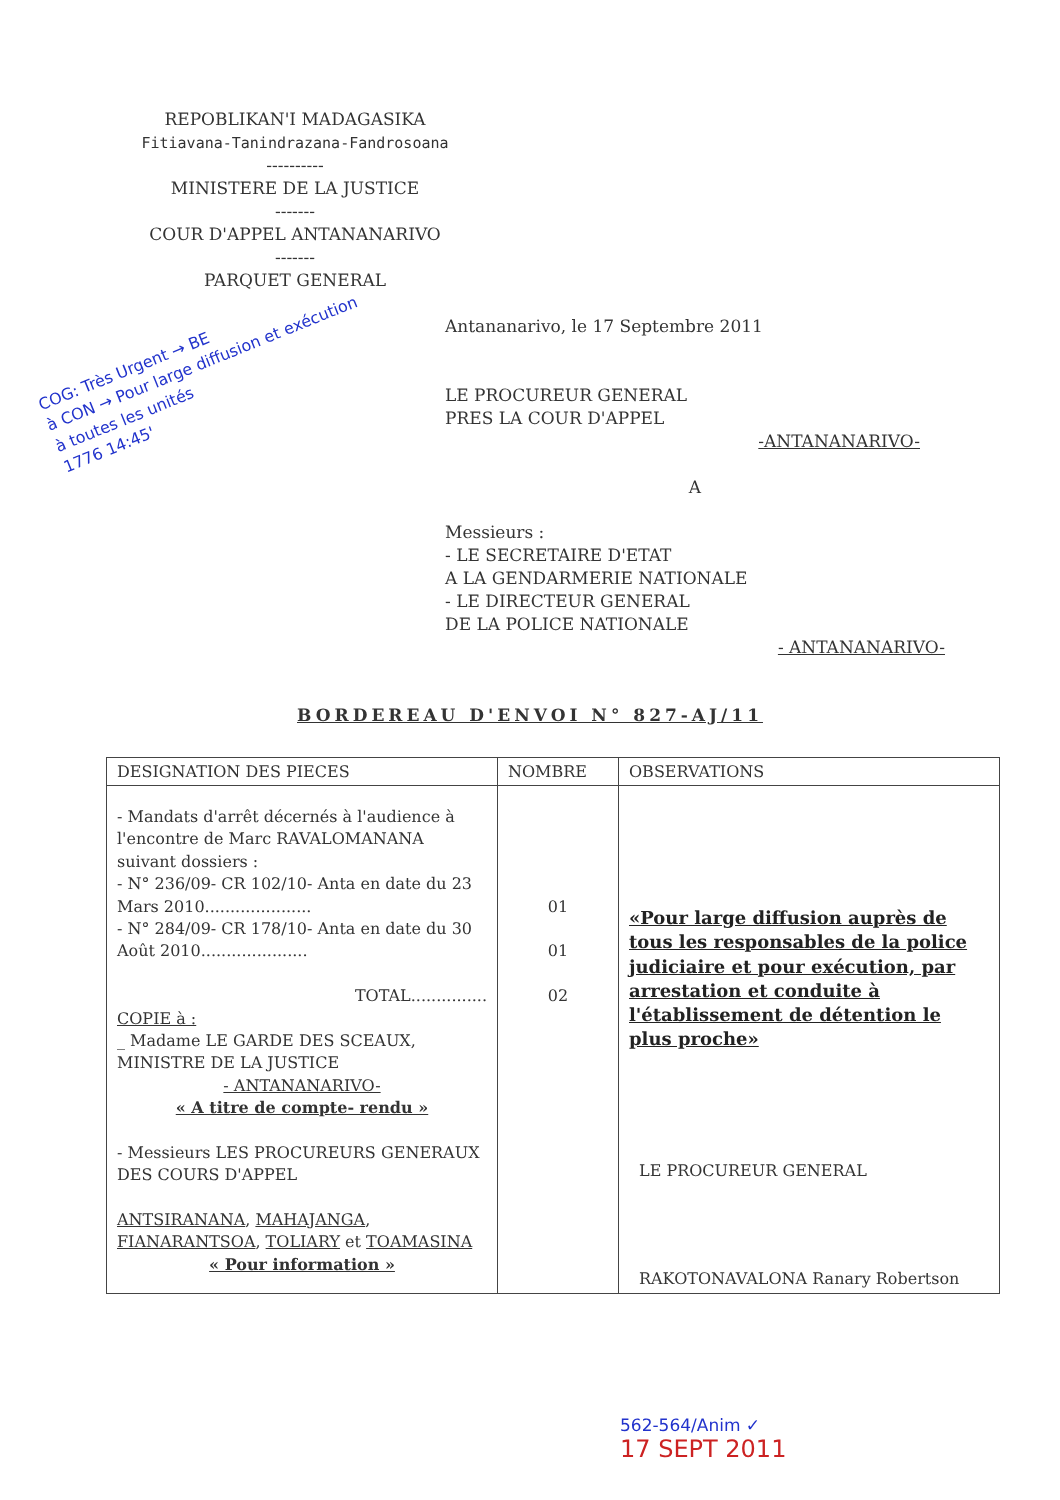REPOBLIKAN'I MADAGASIKA
Fitiavana-Tanindrazana-Fandrosoana
----------
MINISTERE DE LA JUSTICE
-------
COUR D'APPEL ANTANANARIVO
-------
PARQUET GENERAL
COG: Très Urgent → BE
à CON → Pour large diffusion et exécution
à toutes les unités
1776 14:45'
Antananarivo, le 17 Septembre 2011
LE PROCUREUR GENERAL
PRES LA COUR D'APPEL
-ANTANANARIVO-
A
Messieurs :
- LE SECRETAIRE D'ETAT
A LA GENDARMERIE NATIONALE
- LE DIRECTEUR GENERAL
DE LA POLICE NATIONALE
- ANTANANARIVO-
BORDEREAU D'ENVOI N° 827-AJ/11
| DESIGNATION DES PIECES | NOMBRE | OBSERVATIONS |
| --- | --- | --- |
| - Mandats d'arrêt décernés à l'audience à l'encontre de Marc RAVALOMANANA suivant dossiers : - N° 236/09- CR 102/10- Anta en date du 23 Mars 2010..................... - N° 284/09- CR 178/10- Anta en date du 30 Août 2010..................... TOTAL............... COPIE à : _ Madame LE GARDE DES SCEAUX, MINISTRE DE LA JUSTICE - ANTANANARIVO- « A titre de compte- rendu » - Messieurs LES PROCUREURS GENERAUX DES COURS D'APPEL ANTSIRANANA , MAHAJANGA , FIANARANTSOA , TOLIARY et TOAMASINA « Pour information » | 01 01 02 | «Pour large diffusion auprès de tous les responsables de la police judiciaire et pour exécution, par arrestation et conduite à l'établissement de détention le plus proche» LE PROCUREUR GENERAL RAKOTONAVALONA Ranary Robertson |
562-564/Anim ✓
17 SEPT 2011